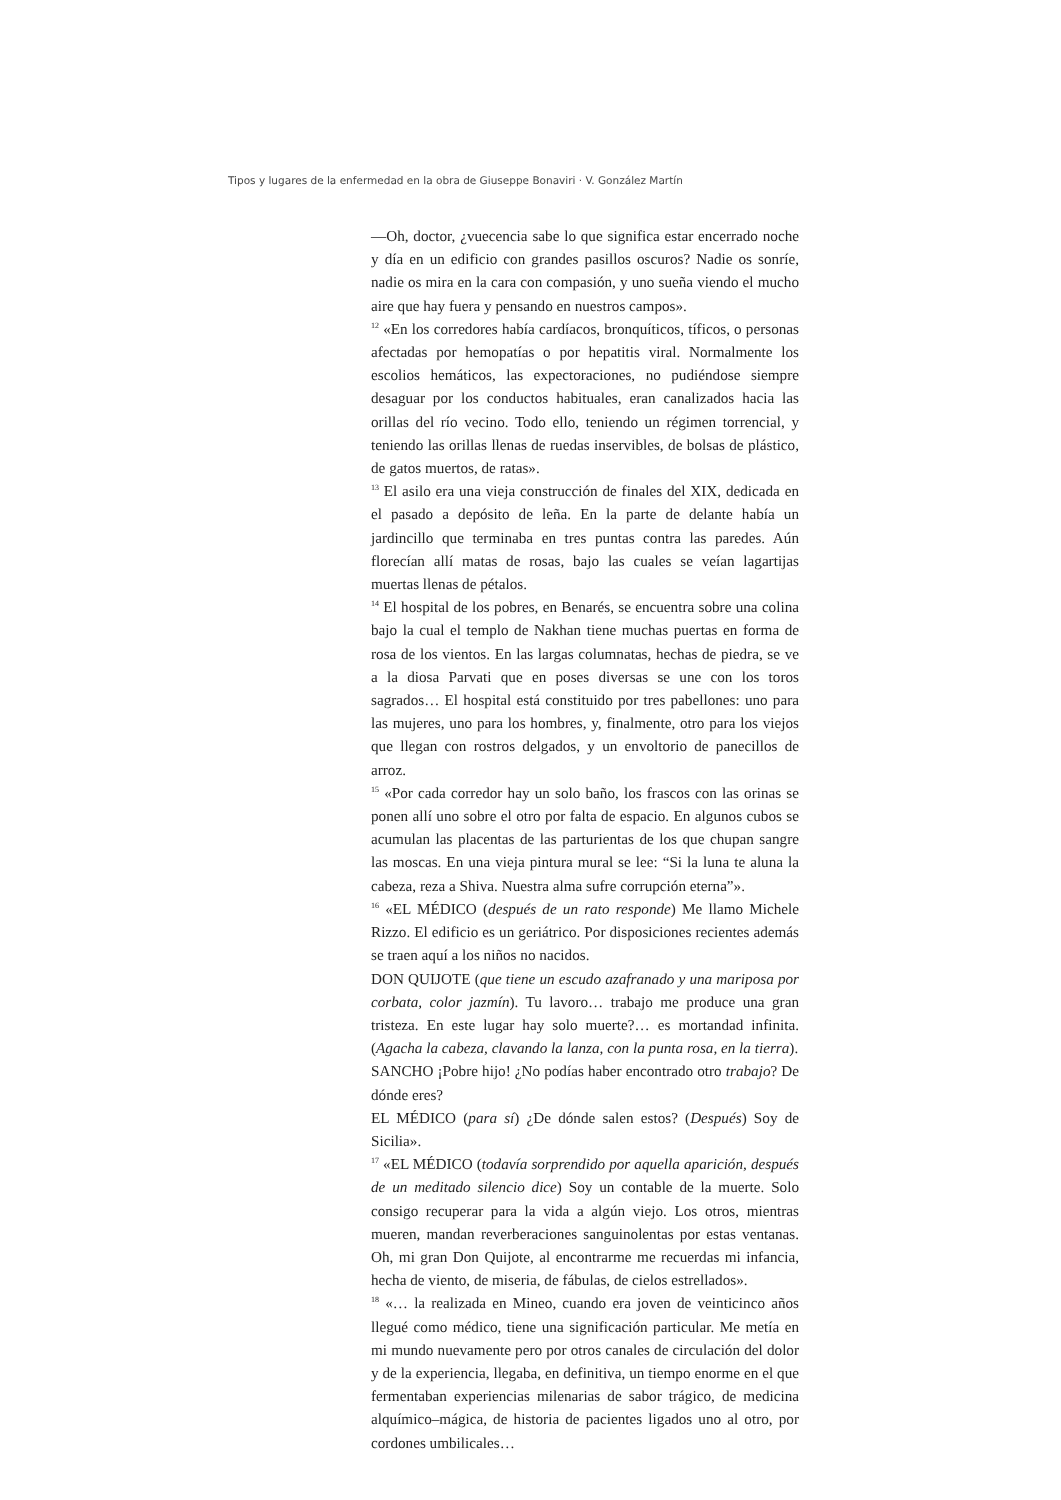Tipos y lugares de la enfermedad en la obra de Giuseppe Bonaviri · V. González Martín
—Oh, doctor, ¿vuecencia sabe lo que significa estar encerrado noche y día en un edificio con grandes pasillos oscuros? Nadie os sonríe, nadie os mira en la cara con compasión, y uno sueña viendo el mucho aire que hay fuera y pensando en nuestros campos».
<sup>12</sup> «En los corredores había cardíacos, bronquíticos, tíficos, o personas afectadas por hemopatías o por hepatitis viral. Normalmente los escolios hemáticos, las expectoraciones, no pudiéndose siempre desaguar por los conductos habituales, eran canalizados hacia las orillas del río vecino. Todo ello, teniendo un régimen torrencial, y teniendo las orillas llenas de ruedas inservibles, de bolsas de plástico, de gatos muertos, de ratas».
<sup>13</sup> El asilo era una vieja construcción de finales del XIX, dedicada en el pasado a depósito de leña. En la parte de delante había un jardincillo que terminaba en tres puntas contra las paredes. Aún florecían allí matas de rosas, bajo las cuales se veían lagartijas muertas llenas de pétalos.
<sup>14</sup> El hospital de los pobres, en Benarés, se encuentra sobre una colina bajo la cual el templo de Nakhan tiene muchas puertas en forma de rosa de los vientos. En las largas columnatas, hechas de piedra, se ve a la diosa Parvati que en poses diversas se une con los toros sagrados… El hospital está constituido por tres pabellones: uno para las mujeres, uno para los hombres, y, finalmente, otro para los viejos que llegan con rostros delgados, y un envoltorio de panecillos de arroz.
<sup>15</sup> «Por cada corredor hay un solo baño, los frascos con las orinas se ponen allí uno sobre el otro por falta de espacio. En algunos cubos se acumulan las placentas de las parturientas de los que chupan sangre las moscas. En una vieja pintura mural se lee: “Si la luna te aluna la cabeza, reza a Shiva. Nuestra alma sufre corrupción eterna”».
<sup>16</sup> «EL MÉDICO (después de un rato responde) Me llamo Michele Rizzo. El edificio es un geriátrico. Por disposiciones recientes además se traen aquí a los niños no nacidos.
DON QUIJOTE (que tiene un escudo azafranado y una mariposa por corbata, color jazmín). Tu lavoro… trabajo me produce una gran tristeza. En este lugar hay solo muerte?… es mortandad infinita. (Agacha la cabeza, clavando la lanza, con la punta rosa, en la tierra).
SANCHO ¡Pobre hijo! ¿No podías haber encontrado otro trabajo? De dónde eres?
EL MÉDICO (para sí) ¿De dónde salen estos? (Después) Soy de Sicilia».
<sup>17</sup> «EL MÉDICO (todavía sorprendido por aquella aparición, después de un meditado silencio dice) Soy un contable de la muerte. Solo consigo recuperar para la vida a algún viejo. Los otros, mientras mueren, mandan reverberaciones sanguinolentas por estas ventanas. Oh, mi gran Don Quijote, al encontrarme me recuerdas mi infancia, hecha de viento, de miseria, de fábulas, de cielos estrellados».
<sup>18</sup> «… la realizada en Mineo, cuando era joven de veinticinco años llegué como médico, tiene una significación particular. Me metía en mi mundo nuevamente pero por otros canales de circulación del dolor y de la experiencia, llegaba, en definitiva, un tiempo enorme en el que fermentaban experiencias milenarias de sabor trágico, de medicina alquímico–mágica, de historia de pacientes ligados uno al otro, por cordones umbilicales…